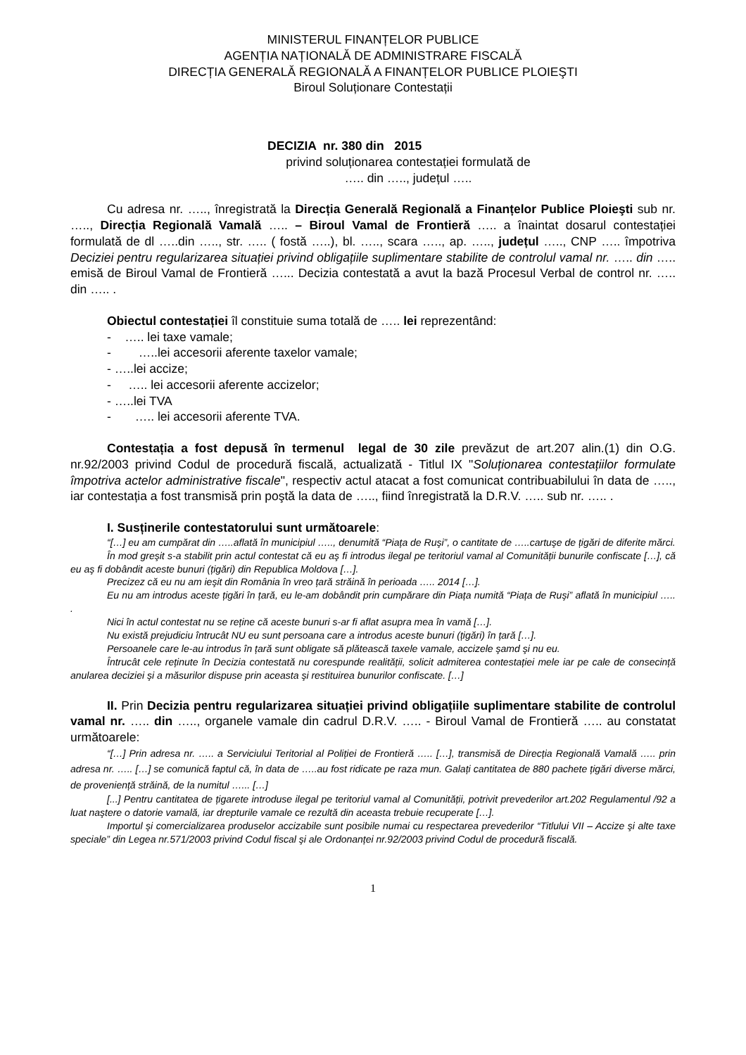MINISTERUL FINANȚELOR PUBLICE
AGENȚIA NAȚIONALĂ DE ADMINISTRARE FISCALĂ
DIRECȚIA GENERALĂ REGIONALĂ A FINANȚELOR PUBLICE PLOIEŞTI
Biroul Soluționare Contestații
DECIZIA nr. 380 din 2015
privind soluționarea contestației formulată de
….. din ….., județul …..
Cu adresa nr. ….., înregistrată la Direcția Generală Regională a Finanțelor Publice Ploieşti sub nr. ….., Direcția Regională Vamală ….. – Biroul Vamal de Frontieră ….. a înaintat dosarul contestației formulată de dl …..din ….., str. ….. ( fostă …..), bl. ….., scara ….., ap. ….., județul ….., CNP ….. împotriva Deciziei pentru regularizarea situației privind obligațiile suplimentare stabilite de controlul vamal nr. ….. din ….. emisă de Biroul Vamal de Frontieră …... Decizia contestată a avut la bază Procesul Verbal de control nr. ….. din ….. .
Obiectul contestației îl constituie suma totală de ….. lei reprezentând:
- ….. lei taxe vamale;
- …..lei accesorii aferente taxelor vamale;
- …..lei accize;
- ….. lei accesorii aferente accizelor;
- …..lei TVA
- ….. lei accesorii aferente TVA.
Contestația a fost depusă în termenul legal de 30 zile prevăzut de art.207 alin.(1) din O.G. nr.92/2003 privind Codul de procedură fiscală, actualizată - Titlul IX "Soluționarea contestațiilor formulate împotriva actelor administrative fiscale", respectiv actul atacat a fost comunicat contribuabilului în data de ….., iar contestația a fost transmisă prin poştă la data de ….., fiind înregistrată la D.R.V. ….. sub nr. ….. .
I. Susținerile contestatorului sunt următoarele:
“[…] eu am cumpărat din …..aflată în municipiul ….., denumită “Piața de Ruşi”, o cantitate de …..cartuşe de țigări de diferite mărci.
În mod greşit s-a stabilit prin actul contestat că eu aş fi introdus ilegal pe teritoriul vamal al Comunității bunurile confiscate […], că eu aş fi dobândit aceste bunuri (țigări) din Republica Moldova […].
Precizez că eu nu am ieşit din România în vreo țară străină în perioada ….. 2014 […].
Eu nu am introdus aceste țigări în țară, eu le-am dobândit prin cumpărare din Piața numită “Piața de Ruşi” aflată în municipiul ….. .
Nici în actul contestat nu se reține că aceste bunuri s-ar fi aflat asupra mea în vamă […].
Nu există prejudiciu întrucât NU eu sunt persoana care a introdus aceste bunuri (țigări) în țară […].
Persoanele care le-au introdus în țară sunt obligate să plătească taxele vamale, accizele şamd şi nu eu.
Întrucât cele reținute în Decizia contestată nu corespunde realității, solicit admiterea contestației mele iar pe cale de consecință anularea deciziei şi a măsurilor dispuse prin aceasta şi restituirea bunurilor confiscate. […]
II. Prin Decizia pentru regularizarea situației privind obligațiile suplimentare stabilite de controlul vamal nr. ….. din ….., organele vamale din cadrul D.R.V. ….. - Biroul Vamal de Frontieră ….. au constatat următoarele:
“[…] Prin adresa nr. ….. a Serviciului Teritorial al Poliției de Frontieră ….. […], transmisă de Direcția Regională Vamală ….. prin adresa nr. ….. […] se comunică faptul că, în data de …..au fost ridicate pe raza mun. Galați cantitatea de 880 pachete țigări diverse mărci, de proveniență străină, de la numitul …... […]
[...] Pentru cantitatea de țigarete introduse ilegal pe teritoriul vamal al Comunității, potrivit prevederilor art.202 Regulamentul /92 a luat naştere o datorie vamală, iar drepturile vamale ce rezultă din aceasta trebuie recuperate […].
Importul şi comercializarea produselor accizabile sunt posibile numai cu respectarea prevederilor “Titlului VII – Accize şi alte taxe speciale” din Legea nr.571/2003 privind Codul fiscal şi ale Ordonanței nr.92/2003 privind Codul de procedură fiscală.
1